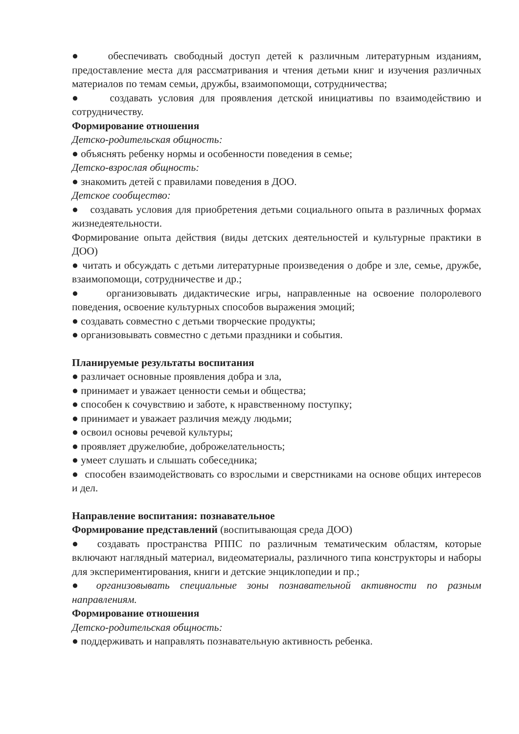● обеспечивать свободный доступ детей к различным литературным изданиям, предоставление места для рассматривания и чтения детьми книг и изучения различных материалов по темам семьи, дружбы, взаимопомощи, сотрудничества;
● создавать условия для проявления детской инициативы по взаимодействию и сотрудничеству.
Формирование отношения
Детско-родительская общность:
● объяснять ребенку нормы и особенности поведения в семье;
Детско-взрослая общность:
● знакомить детей с правилами поведения в ДОО.
Детское сообщество:
● создавать условия для приобретения детьми социального опыта в различных формах жизнедеятельности.
Формирование опыта действия (виды детских деятельностей и культурные практики в ДОО)
● читать и обсуждать с детьми литературные произведения о добре и зле, семье, дружбе, взаимопомощи, сотрудничестве и др.;
● организовывать дидактические игры, направленные на освоение полоролевого поведения, освоение культурных способов выражения эмоций;
● создавать совместно с детьми творческие продукты;
● организовывать совместно с детьми праздники и события.
Планируемые результаты воспитания
● различает основные проявления добра и зла,
● принимает и уважает ценности семьи и общества;
● способен к сочувствию и заботе, к нравственному поступку;
● принимает и уважает различия между людьми;
● освоил основы речевой культуры;
● проявляет дружелюбие, доброжелательность;
● умеет слушать и слышать собеседника;
● способен взаимодействовать со взрослыми и сверстниками на основе общих интересов и дел.
Направление воспитания: познавательное
Формирование представлений (воспитывающая среда ДОО)
● создавать пространства РППС по различным тематическим областям, которые включают наглядный материал, видеоматериалы, различного типа конструкторы и наборы для экспериментирования, книги и детские энциклопедии и пр.;
● организовывать специальные зоны познавательной активности по разным направлениям.
Формирование отношения
Детско-родительская общность:
● поддерживать и направлять познавательную активность ребенка.